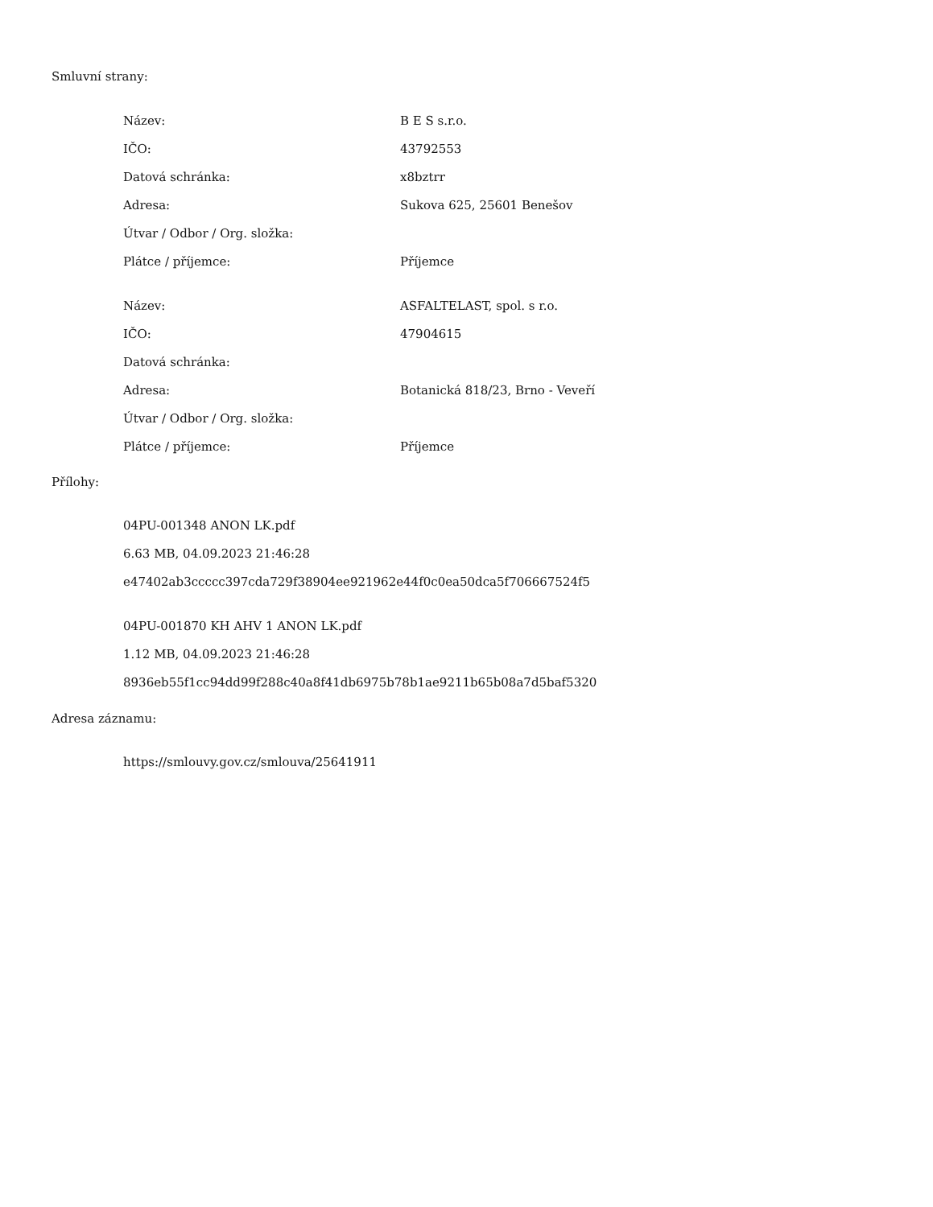Smluvní strany:
| Název: | B E S s.r.o. |
| IČO: | 43792553 |
| Datová schránka: | x8bztrr |
| Adresa: | Sukova 625, 25601 Benešov |
| Útvar / Odbor / Org. složka: | |
| Plátce / příjemce: | Příjemce |
| Název: | ASFALTELAST, spol. s r.o. |
| IČO: | 47904615 |
| Datová schránka: | |
| Adresa: | Botanická 818/23, Brno - Veveří |
| Útvar / Odbor / Org. složka: | |
| Plátce / příjemce: | Příjemce |
Přílohy:
04PU-001348 ANON LK.pdf
6.63 MB, 04.09.2023 21:46:28
e47402ab3ccccc397cda729f38904ee921962e44f0c0ea50dca5f706667524f5
04PU-001870 KH AHV 1 ANON LK.pdf
1.12 MB, 04.09.2023 21:46:28
8936eb55f1cc94dd99f288c40a8f41db6975b78b1ae9211b65b08a7d5baf5320
Adresa záznamu:
https://smlouvy.gov.cz/smlouva/25641911